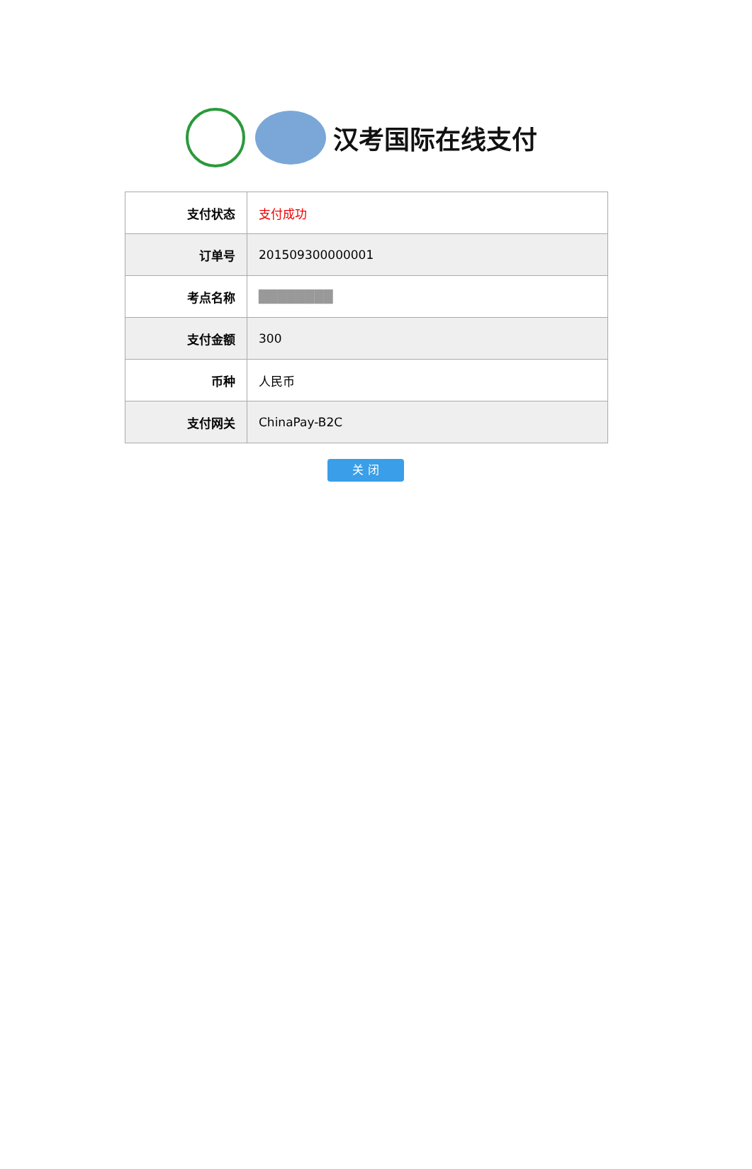汉考国际在线支付
| 支付状态 | 支付成功 |
| 订单号 | 201509300000001 |
| 考点名称 | ████████ |
| 支付金额 | 300 |
| 币种 | 人民币 |
| 支付网关 | ChinaPay-B2C |
关 闭